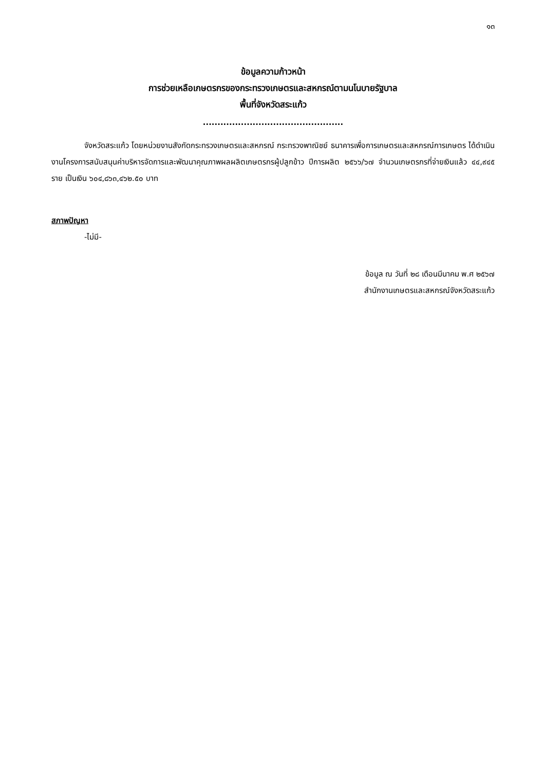๑๓
ข้อมูลความก้าวหน้า
การช่วยเหลือเกษตรกรของกระทรวงเกษตรและสหกรณ์ตามนโนบายรัฐบาล
พื้นที่จังหวัดสระแก้ว
................................................
จังหวัดสระแก้ว โดยหน่วยงานสังกัดกระทรวงเกษตรและสหกรณ์ กระทรวงพาณิชย์ ธนาคารเพื่อการเกษตรและสหกรณ์การเกษตร ได้ดำเนินงานโครงการสนับสนุนค่าบริหารจัดการและพัฒนาคุณภาพผลผลิตเกษตรกรผู้ปลูกข้าว ปีการผลิต ๒๕๖๖/๖๗ จำนวนเกษตรกรที่จ่ายเงินแล้ว ๔๔,๙๔๕ ราย เป็นเงิน ๖๐๔,๘๖๓,๔๖๒.๕๐ บาท
สภาพปัญหา
-ไม่มี-
ข้อมูล ณ วันที่ ๒๘ เดือนมีนาคม พ.ศ ๒๕๖๗
สำนักงานเกษตรและสหกรณ์จังหวัดสระแก้ว